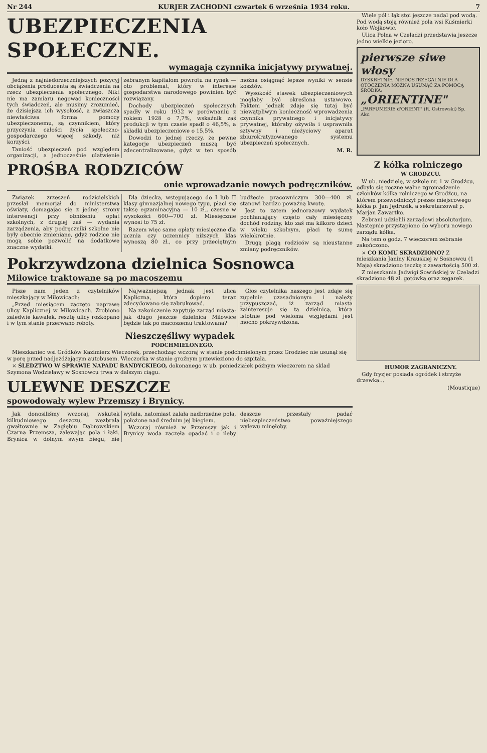Nr 244 KURJER ZACHODNI czwartek 6 września 1934 roku. 7
UBEZPIECZENIA SPOŁECZNE.
wymagają czynnika inicjatywy prywatnej.
Jedną z najniedorzeczniejszych pozycyj obciążenia producenta są świadczenia na rzecz ubezpieczenia społecznego. Nikt nie ma zamiaru negować konieczności tych świadczeń, ale musimy zrozumieć, że dzisiejsza ich wysokość, a zwłaszcza niewłaściwa forma pomocy ubezpieczonemu, są czynnikiem, który przyczynia całości życia społeczno-gospodarczego więcej szkody, niż korzyści.
Taniość ubezpieczeń pod względem organizacji, a jednocześnie ulatwienie zebranym kapitałom powrotu na rynek — oto problemat, który w interesie gospodarstwa narodowego powinien być rozwiązany.
Dochody ubezpieczeń społecznych spadły w roku 1932 w porównaniu z rokiem 1928 o 7,7%, wskaźnik zaś produkcji w tym czasie spadł o 46,5%, a składki ubezpieczeniowe o 15,5%.
Dowodzi to jednej rzeczy, że pewne kategorje ubezpieczeń muszą być zdecentralizowane, gdyż w ten sposób można osiągnąć lepsze wyniki w sensie kosztów.
Wysokość stawek ubezpieczeniowych mogłaby być określona ustawowo. Faktem jednak zdaje się tutaj być niewątpliwym konieczność wprowadzenia czynnika prywatnego i inicjatywy prywatnej, któraby ożywiła i usprawniła sztywny i nieżyciowy aparat zbiurokratyzowanego systemu ubezpieczeń społecznych.
M. R.
PROŚBA RODZICÓW
onie wprowadzanie nowych podręczników.
Związek zrzeszeń rodzicielskich przesłał memorjał do ministerstwa oświaty, domagając się z jednej strony interwencji przy obniżeniu opłat szkolnych, z drugiej zaś — wydania zarządzenia, aby podręczniki szkolne nie były obecnie zmieniane, gdyż rodzice nie mogą sobie pozwolić na dodatkowe znaczne wydatki.
Dla dziecka, wstępującego do I lub II klasy gimnazjalnej nowego typu, płaci się taksę egzaminacyjną — 10 zł., czesne w wysokości 600—700 zł. Miesięcznie wynosi to 75 zł.
Razem więc same opłaty miesięczne dla ucznia czy uczennicy niższych klas wynoszą 80 zł., co przy przeciętnym budżecie pracowniczym 300—400 zł. stanowi bardzo poważną kwotę.
Jest to zatem jednorazowy wydatek pochłaniający często cały miesięczny dochód rodziny, kto zaś ma kilkoro dzieci w wieku szkolnym, płaci tę sumę wielokrotnie.
Drugą plagą rodziców są nieustanne zmiany podręczników.
Pokrzywdzona dzielnica Sosnowca
Milowice traktowane są po macoszemu
Pisze nam jeden z czytelników mieszkający w Milowicach:
„Przed miesiącem zaczęto naprawę ulicy Kaplicznej w Milowicach. Zrobiono zaledwie kawałek, resztę ulicy rozkopano i w tym stanie przerwano roboty.
Najważniejszą jednak jest ulica Kapliczna, która dopiero teraz zdecydowano się zabrukować.
Na zakończenie zapytuję zarząd miasta: jak długo jeszcze dzielnica Milowice będzie tak po macoszemu traktowana?
Głos czytelnika naszego jest zdaje się zupełnie uzasadnionym i należy przypuszczać, iż zarząd miasta zainteresuje się tą dzielnicą, która istotnie pod wieloma względami jest mocno pokrzywdzona.
Nieszczęśliwy wypadek
PODCHMIELONEGO.
Mieszkaniec wsi Gródków Kazimierz Wieczorek, przechodząc wczoraj w stanie podchmielonym przez Grodziec nie usunął się w porę przed nadjeżdżającym autobusem. Wieczorka w stanie groźnym przewieziono do szpitala.
× ŚLEDZTWO W SPRAWIE NAPADU BANDYCKIEGO, dokonanego w ub. poniedziałek późnym wieczorem na sklad Szymona Wodzisławy w Sosnowcu trwa w dalszym ciągu.
ULEWNE DESZCZE
spowodowały wylew Przemszy i Brynicy.
Jak donosiliśmy wczoraj, wskutek kilkudniowego deszczu, wezbrała gwałtownie w Zagłębiu Dąbrowskiem Czarna Przemsza, zalewając pola i łąki. Brynica w dolnym swym biegu, nie wylała, natomiast zalała nadbrzeżne pola, położone nad średnim jej biegiem.
Wczoraj również w Przemszy jak i Brynicy woda zaczęła opadać i o ileby deszcze przestały padać niebezpieczeństwo poważniejszego wylewu minęłoby.
Wiele pól i łąk stoi jeszcze nadal pod wodą. Pod wodą stoją również pola wsi Kuśmierki koło Wojkowic.
Ulica Polna w Czeladzi przedstawia jeszcze jedno wielkie jezioro.
pierwsze siwe włosy
DYSKRETNIE, NIEDOSTRZEGALNIE DLA OTOCZENIA MOŻNA USUNĄĆ ZA POMOCĄ ŚRODKA:
„ORIENTINE"
„PARFUMERIE d'ORIENT" (R. Ostrowski) Sp. Akc.
Z kółka rolniczego
W GRODZCU.
W ub. niedzielę, w szkole nr. 1 w Grodźcu, odbyło się roczne walne zgromadzenie członków kółka rolniczego w Grodźcu, na którem przewodniczył prezes miejscowego kółka p. Jan Jędrusik, a sekretarzował p. Marjan Zawartko.
Zebrani udzielili zarządowi absolutorjum. Następnie przystąpiono do wyboru nowego zarządu kółka.
Na tem o godz. 7 wieczorem zebranie zakończono.
× CO KOMU SKRADZIONO? Z mieszkania Janiny Krauskiej w Sosnowcu (1 Maja) skradziono teczkę z zawartością 500 zł.
Z mieszkania Jadwigi Sowińskiej w Czeladzi skradziono 48 zł. gotówką oraz zegarek.
HUMOR ZAGRANICZNY.
Gdy fryzjer posiada ogródek i strzyże drzewka...
(Moustique)